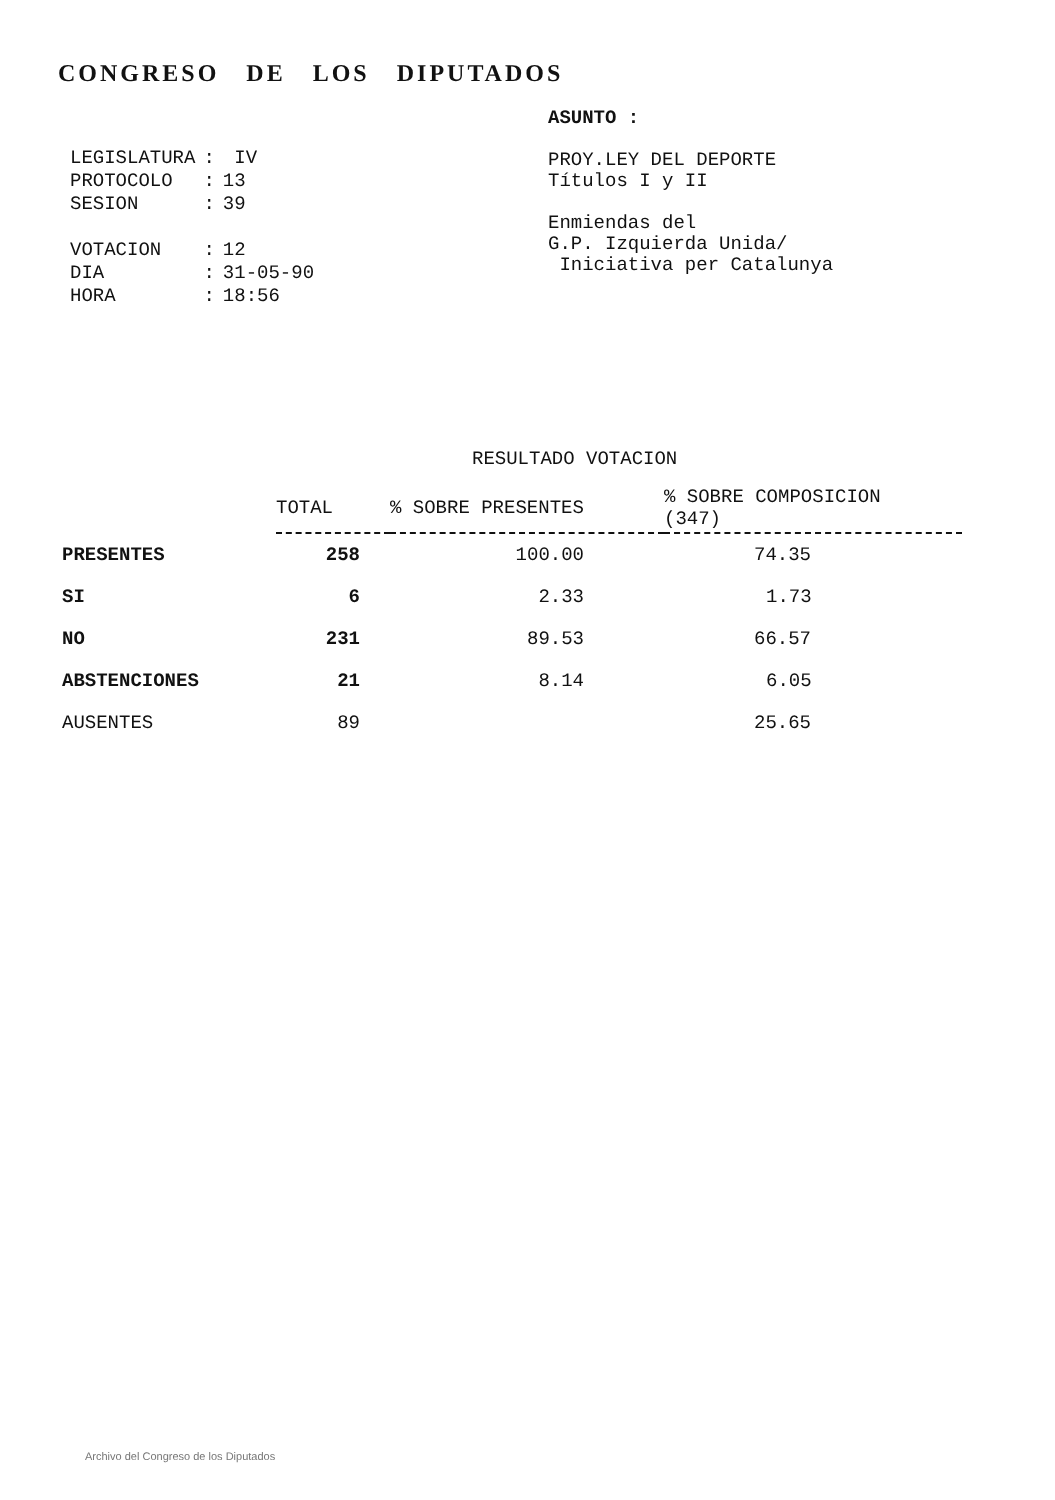CONGRESO DE LOS DIPUTADOS
| LEGISLATURA | : | IV |
| PROTOCOLO | : | 13 |
| SESION | : | 39 |
| VOTACION | : | 12 |
| DIA | : | 31-05-90 |
| HORA | : | 18:56 |
ASUNTO :
PROY.LEY DEL DEPORTE
Títulos I y II
Enmiendas del
G.P. Izquierda Unida/
Iniciativa per Catalunya
RESULTADO VOTACION
| | TOTAL | % SOBRE PRESENTES | % SOBRE COMPOSICION (347) |
| --- | --- | --- | --- |
| PRESENTES | 258 | 100.00 | 74.35 |
| SI | 6 | 2.33 | 1.73 |
| NO | 231 | 89.53 | 66.57 |
| ABSTENCIONES | 21 | 8.14 | 6.05 |
| AUSENTES | 89 | | 25.65 |
Archivo del Congreso de los Diputados